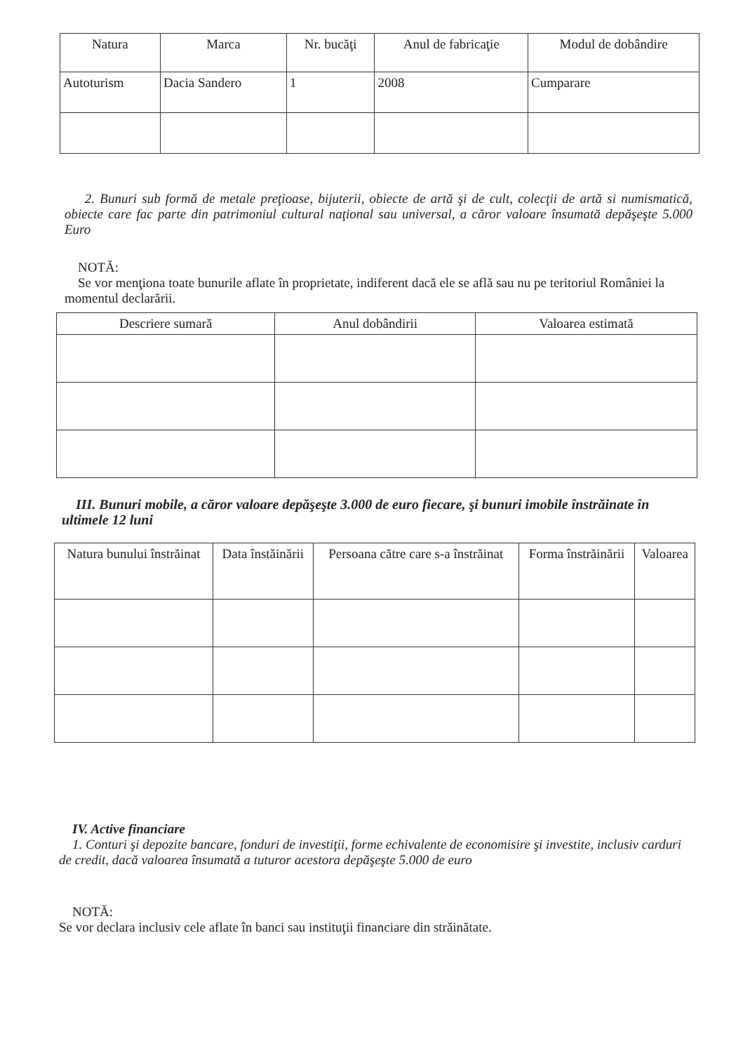| Natura | Marca | Nr. bucăţi | Anul de fabricaţie | Modul de dobândire |
| --- | --- | --- | --- | --- |
| Autoturism | Dacia Sandero | 1 | 2008 | Cumparare |
2. Bunuri sub formă de metale preţioase, bijuterii, obiecte de artă şi de cult, colecţii de artă si numismatică, obiecte care fac parte din patrimoniul cultural naţional sau universal, a căror valoare însumată depăşeşte 5.000 Euro
NOTĂ:
Se vor menţiona toate bunurile aflate în proprietate, indiferent dacă ele se află sau nu pe teritoriul României la momentul declarării.
| Descriere sumară | Anul dobândirii | Valoarea estimată |
| --- | --- | --- |
III. Bunuri mobile, a căror valoare depăşeşte 3.000 de euro fiecare, şi bunuri imobile înstrăinate în ultimele 12 luni
| Natura bunului înstrăinat | Data înstăinării | Persoana către care s-a înstrăinat | Forma înstrăinării | Valoarea |
| --- | --- | --- | --- | --- |
IV. Active financiare
1. Conturi şi depozite bancare, fonduri de investiţii, forme echivalente de economisire şi investite, inclusiv carduri de credit, dacă valoarea însumată a tuturor acestora depăşeşte 5.000 de euro
NOTĂ:
Se vor declara inclusiv cele aflate în banci sau instituţii financiare din străinătate.